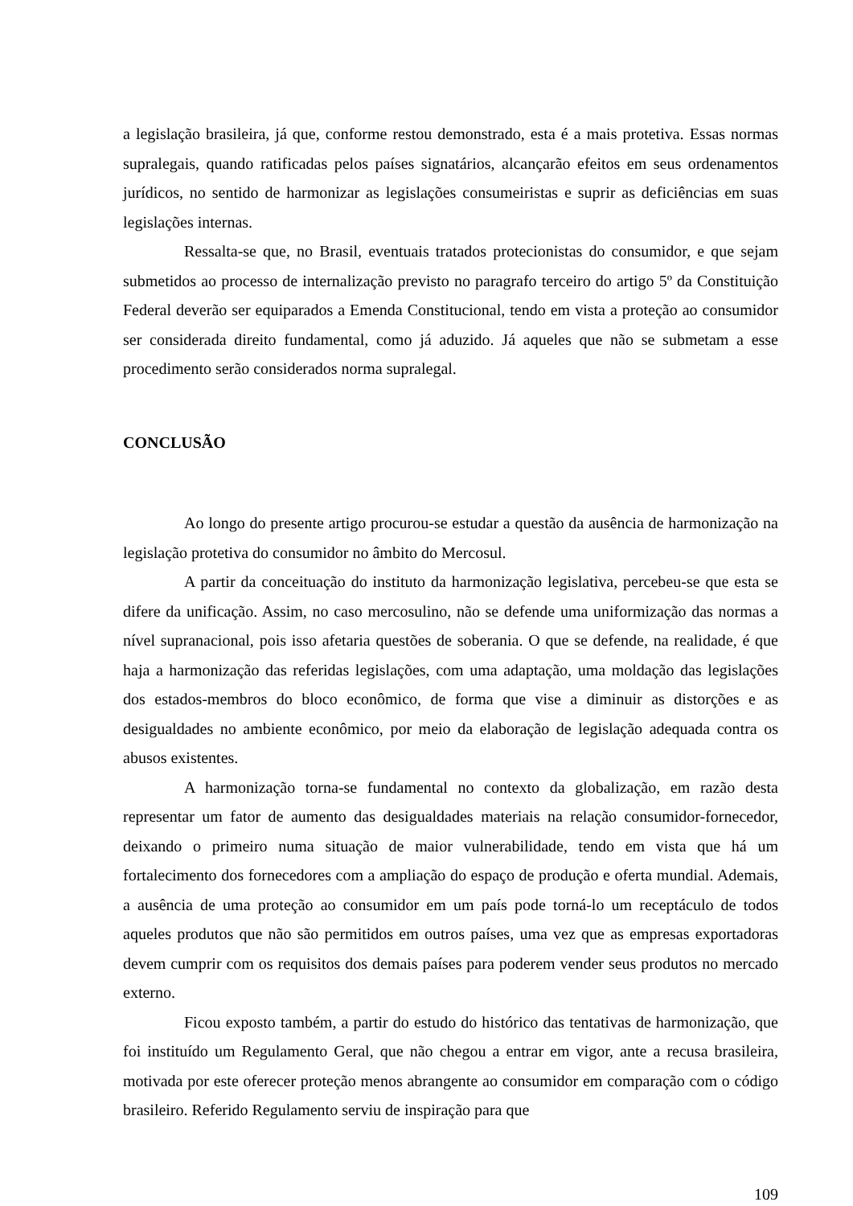a legislação brasileira, já que, conforme restou demonstrado, esta é a mais protetiva. Essas normas supralegais, quando ratificadas pelos países signatários, alcançarão efeitos em seus ordenamentos jurídicos, no sentido de harmonizar as legislações consumeiristas e suprir as deficiências em suas legislações internas.
Ressalta-se que, no Brasil, eventuais tratados protecionistas do consumidor, e que sejam submetidos ao processo de internalização previsto no paragrafo terceiro do artigo 5º da Constituição Federal deverão ser equiparados a Emenda Constitucional, tendo em vista a proteção ao consumidor ser considerada direito fundamental, como já aduzido. Já aqueles que não se submetam a esse procedimento serão considerados norma supralegal.
CONCLUSÃO
Ao longo do presente artigo procurou-se estudar a questão da ausência de harmonização na legislação protetiva do consumidor no âmbito do Mercosul.
A partir da conceituação do instituto da harmonização legislativa, percebeu-se que esta se difere da unificação. Assim, no caso mercosulino, não se defende uma uniformização das normas a nível supranacional, pois isso afetaria questões de soberania. O que se defende, na realidade, é que haja a harmonização das referidas legislações, com uma adaptação, uma moldação das legislações dos estados-membros do bloco econômico, de forma que vise a diminuir as distorções e as desigualdades no ambiente econômico, por meio da elaboração de legislação adequada contra os abusos existentes.
A harmonização torna-se fundamental no contexto da globalização, em razão desta representar um fator de aumento das desigualdades materiais na relação consumidor-fornecedor, deixando o primeiro numa situação de maior vulnerabilidade, tendo em vista que há um fortalecimento dos fornecedores com a ampliação do espaço de produção e oferta mundial. Ademais, a ausência de uma proteção ao consumidor em um país pode torná-lo um receptáculo de todos aqueles produtos que não são permitidos em outros países, uma vez que as empresas exportadoras devem cumprir com os requisitos dos demais países para poderem vender seus produtos no mercado externo.
Ficou exposto também, a partir do estudo do histórico das tentativas de harmonização, que foi instituído um Regulamento Geral, que não chegou a entrar em vigor, ante a recusa brasileira, motivada por este oferecer proteção menos abrangente ao consumidor em comparação com o código brasileiro. Referido Regulamento serviu de inspiração para que
109